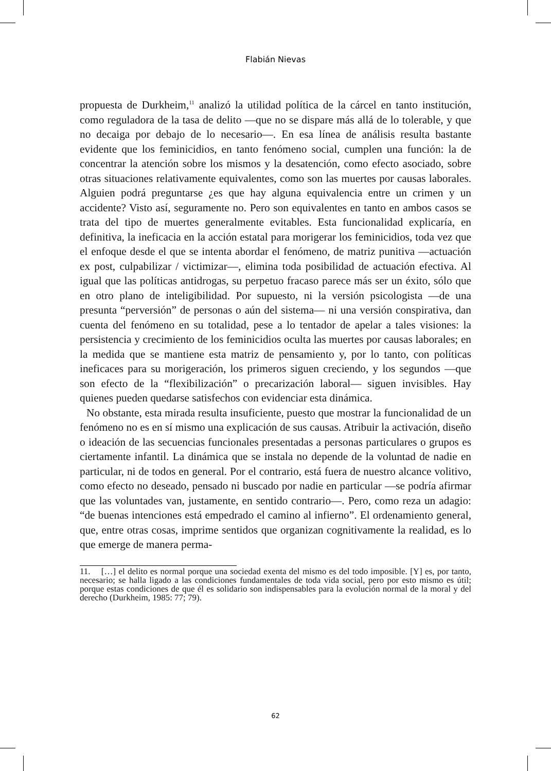Flabián Nievas
propuesta de Durkheim,<sup>11</sup> analizó la utilidad política de la cárcel en tanto institución, como reguladora de la tasa de delito —que no se dispare más allá de lo tolerable, y que no decaiga por debajo de lo necesario—. En esa línea de análisis resulta bastante evidente que los feminicidios, en tanto fenómeno social, cumplen una función: la de concentrar la atención sobre los mismos y la desatención, como efecto asociado, sobre otras situaciones relativamente equivalentes, como son las muertes por causas laborales. Alguien podrá preguntarse ¿es que hay alguna equivalencia entre un crimen y un accidente? Visto así, seguramente no. Pero son equivalentes en tanto en ambos casos se trata del tipo de muertes generalmente evitables. Esta funcionalidad explicaría, en definitiva, la ineficacia en la acción estatal para morigerar los feminicidios, toda vez que el enfoque desde el que se intenta abordar el fenómeno, de matriz punitiva —actuación ex post, culpabilizar / victimizar—, elimina toda posibilidad de actuación efectiva. Al igual que las políticas antidrogas, su perpetuo fracaso parece más ser un éxito, sólo que en otro plano de inteligibilidad. Por supuesto, ni la versión psicologista —de una presunta “perversión” de personas o aún del sistema— ni una versión conspirativa, dan cuenta del fenómeno en su totalidad, pese a lo tentador de apelar a tales visiones: la persistencia y crecimiento de los feminicidios oculta las muertes por causas laborales; en la medida que se mantiene esta matriz de pensamiento y, por lo tanto, con políticas ineficaces para su morigeración, los primeros siguen creciendo, y los segundos —que son efecto de la “flexibilización” o precarización laboral— siguen invisibles. Hay quienes pueden quedarse satisfechos con evidenciar esta dinámica.
No obstante, esta mirada resulta insuficiente, puesto que mostrar la funcionalidad de un fenómeno no es en sí mismo una explicación de sus causas. Atribuir la activación, diseño o ideación de las secuencias funcionales presentadas a personas particulares o grupos es ciertamente infantil. La dinámica que se instala no depende de la voluntad de nadie en particular, ni de todos en general. Por el contrario, está fuera de nuestro alcance volitivo, como efecto no deseado, pensado ni buscado por nadie en particular —se podría afirmar que las voluntades van, justamente, en sentido contrario—. Pero, como reza un adagio: “de buenas intenciones está empedrado el camino al infierno”. El ordenamiento general, que, entre otras cosas, imprime sentidos que organizan cognitivamente la realidad, es lo que emerge de manera perma-
11. […] el delito es normal porque una sociedad exenta del mismo es del todo imposible. [Y] es, por tanto, necesario; se halla ligado a las condiciones fundamentales de toda vida social, pero por esto mismo es útil; porque estas condiciones de que él es solidario son indispensables para la evolución normal de la moral y del derecho (Durkheim, 1985: 77; 79).
62